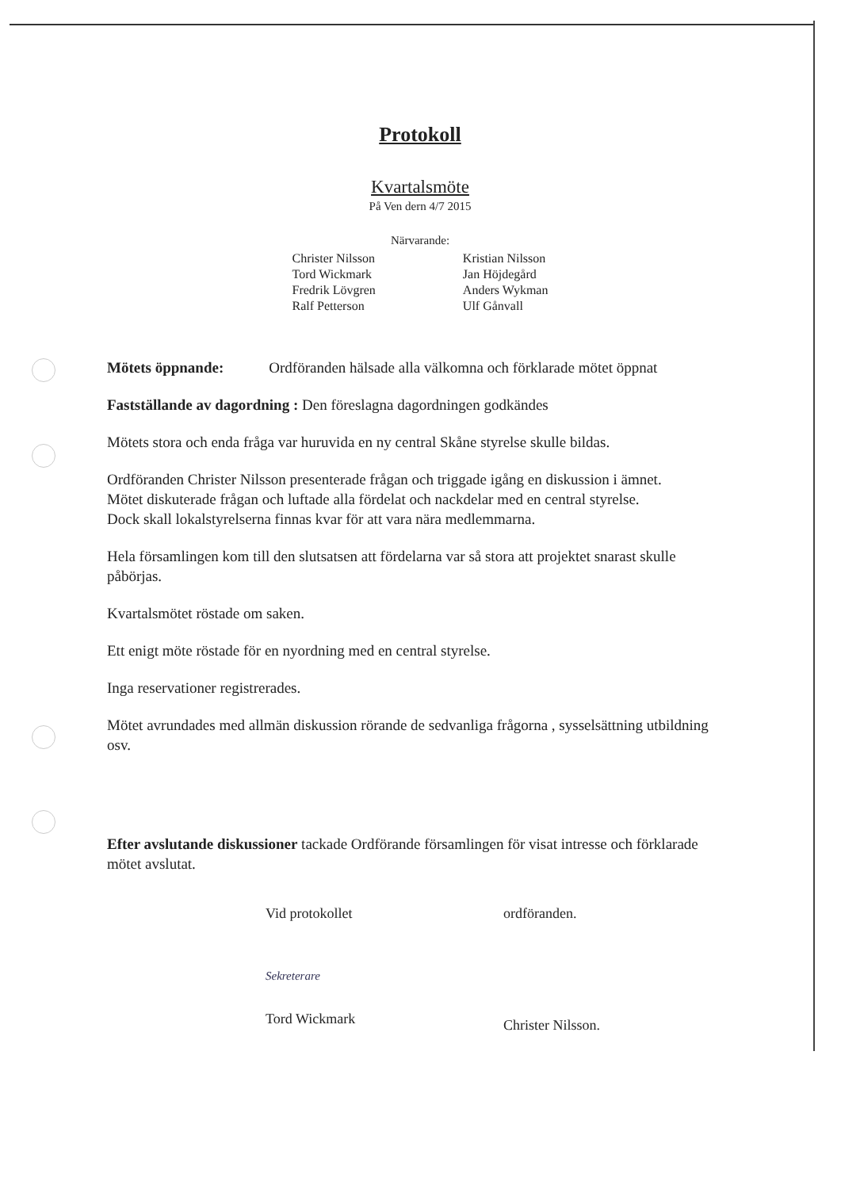Protokoll
Kvartalsmöte
På Ven dern 4/7 2015
Närvarande:
Christer Nilsson
Tord Wickmark
Fredrik Lövgren
Ralf Petterson
Kristian Nilsson
Jan Höjdegård
Anders Wykman
Ulf Gånvall
Mötets öppnande: Ordföranden hälsade alla välkomna och förklarade mötet öppnat
Fastställande av dagordning : Den föreslagna dagordningen godkändes
Mötets stora och enda fråga var huruvida en ny central Skåne styrelse skulle bildas.
Ordföranden Christer Nilsson presenterade frågan och triggade igång en diskussion i ämnet.
Mötet diskuterade frågan och luftade alla fördelat och nackdelar med en central styrelse.
Dock skall lokalstyrelserna finnas kvar för att vara nära medlemmarna.
Hela församlingen kom till den slutsatsen att fördelarna var så stora att projektet snarast skulle påbörjas.
Kvartalsmötet röstade om saken.
Ett enigt möte röstade för en nyordning med en central styrelse.
Inga reservationer registrerades.
Mötet avrundades med allmän diskussion rörande de sedvanliga frågorna , sysselsättning utbildning osv.
Efter avslutande diskussioner tackade Ordförande församlingen för visat intresse och förklarade mötet avslutat.
Vid protokollet
Sekreterare
Tord Wickmark
ordföranden.
Christer Nilsson.